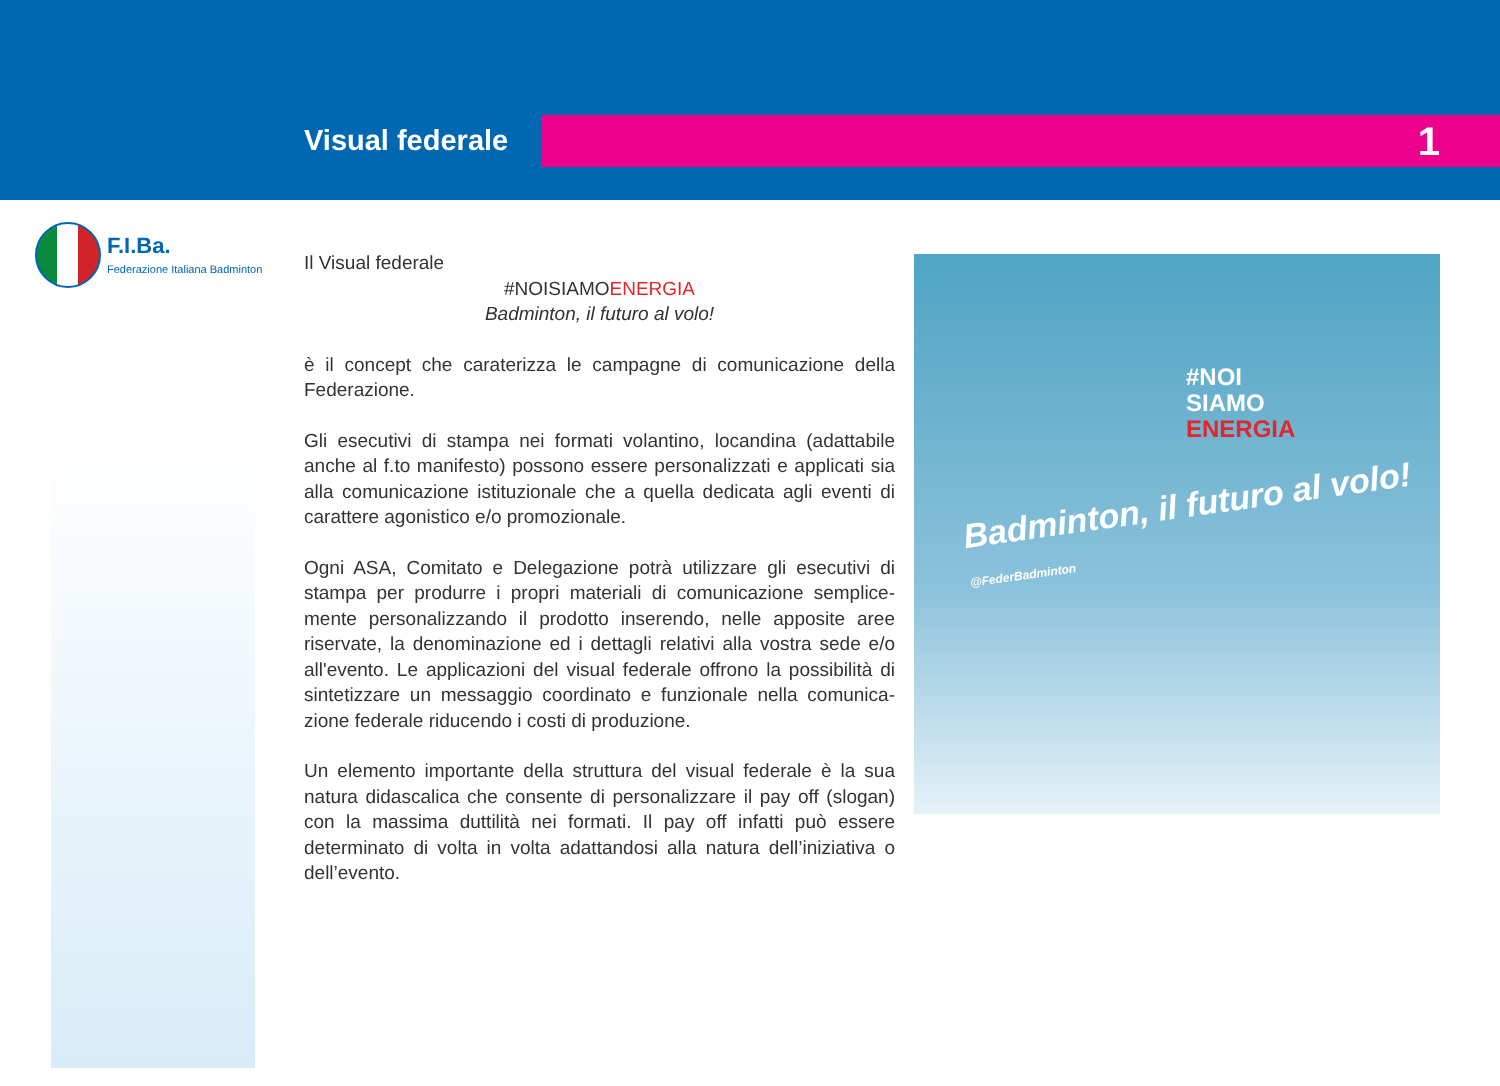Visual federale 1
F.I.Ba.
Federazione Italiana Badminton
Il Visual federale
#NOISIAMOENERGIA
Badminton, il futuro al volo!
è il concept che caraterizza le campagne di comunicazione della Federazione.
Gli esecutivi di stampa nei formati volantino, locandina (adattabile anche al f.to manifesto) possono essere personalizzati e applicati sia alla comunicazione istituzionale che a quella dedicata agli eventi di carattere agonistico e/o promozionale.
Ogni ASA, Comitato e Delegazione potrà utilizzare gli esecutivi di stampa per produrre i propri materiali di comunicazione semplice-mente personalizzando il prodotto inserendo, nelle apposite aree riservate, la denominazione ed i dettagli relativi alla vostra sede e/o all'evento. Le applicazioni del visual federale offrono la possibilità di sintetizzare un messaggio coordinato e funzionale nella comunica-zione federale riducendo i costi di produzione.
Un elemento importante della struttura del visual federale è la sua natura didascalica che consente di personalizzare il pay off (slogan) con la massima duttilità nei formati. Il pay off infatti può essere determinato di volta in volta adattandosi alla natura dell’iniziativa o dell’evento.
#NOI
SIAMO
ENERGIA
Badminton, il futuro al volo! @FederBadminton